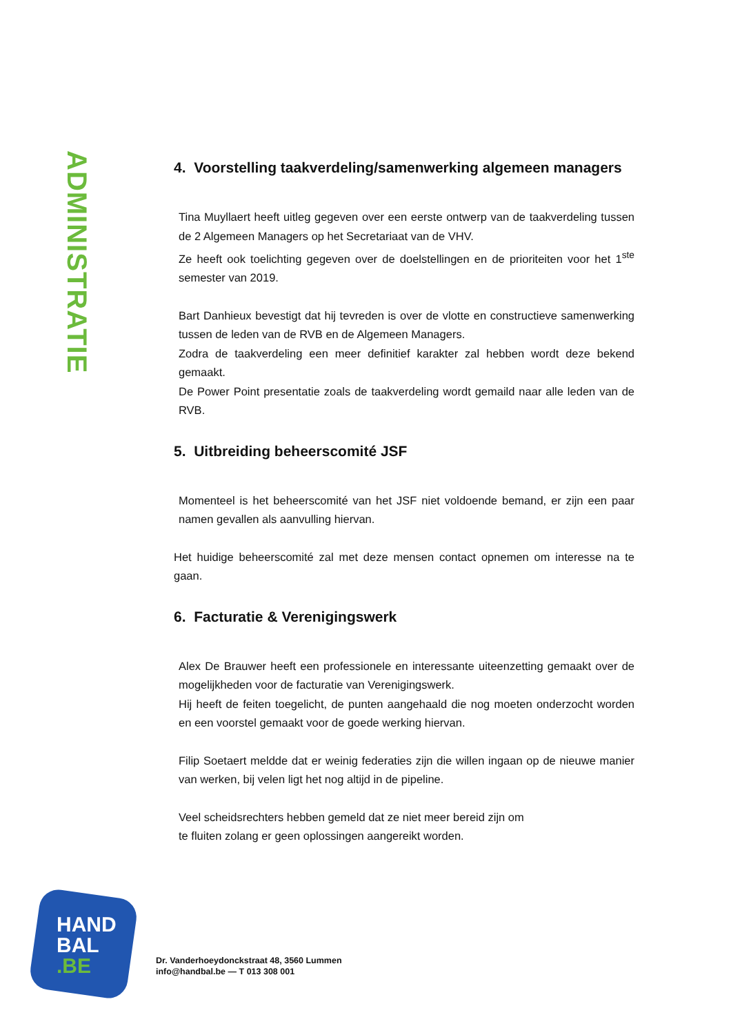ADMINISTRATIE
4. Voorstelling taakverdeling/samenwerking algemeen managers
Tina Muyllaert heeft uitleg gegeven over een eerste ontwerp van de taakverdeling tussen de 2 Algemeen Managers op het Secretariaat van de VHV.
Ze heeft ook toelichting gegeven over de doelstellingen en de prioriteiten voor het 1<sup>ste</sup> semester van 2019.
Bart Danhieux bevestigt dat hij tevreden is over de vlotte en constructieve samenwerking tussen de leden van de RVB en de Algemeen Managers.
Zodra de taakverdeling een meer definitief karakter zal hebben wordt deze bekend gemaakt.
De Power Point presentatie zoals de taakverdeling wordt gemaild naar alle leden van de RVB.
5. Uitbreiding beheerscomité JSF
Momenteel is het beheerscomité van het JSF niet voldoende bemand, er zijn een paar namen gevallen als aanvulling hiervan.
Het huidige beheerscomité zal met deze mensen contact opnemen om interesse na te gaan.
6. Facturatie & Verenigingswerk
Alex De Brauwer heeft een professionele en interessante uiteenzetting gemaakt over de mogelijkheden voor de facturatie van Verenigingswerk.
Hij heeft de feiten toegelicht, de punten aangehaald die nog moeten onderzocht worden en een voorstel gemaakt voor de goede werking hiervan.
Filip Soetaert meldde dat er weinig federaties zijn die willen ingaan op de nieuwe manier van werken, bij velen ligt het nog altijd in de pipeline.
Veel scheidsrechters hebben gemeld dat ze niet meer bereid zijn om
te fluiten zolang er geen oplossingen aangereikt worden.
HAND
BAL
.BE
Dr. Vanderhoeydonckstraat 48, 3560 Lummen
info@handbal.be — T 013 308 001